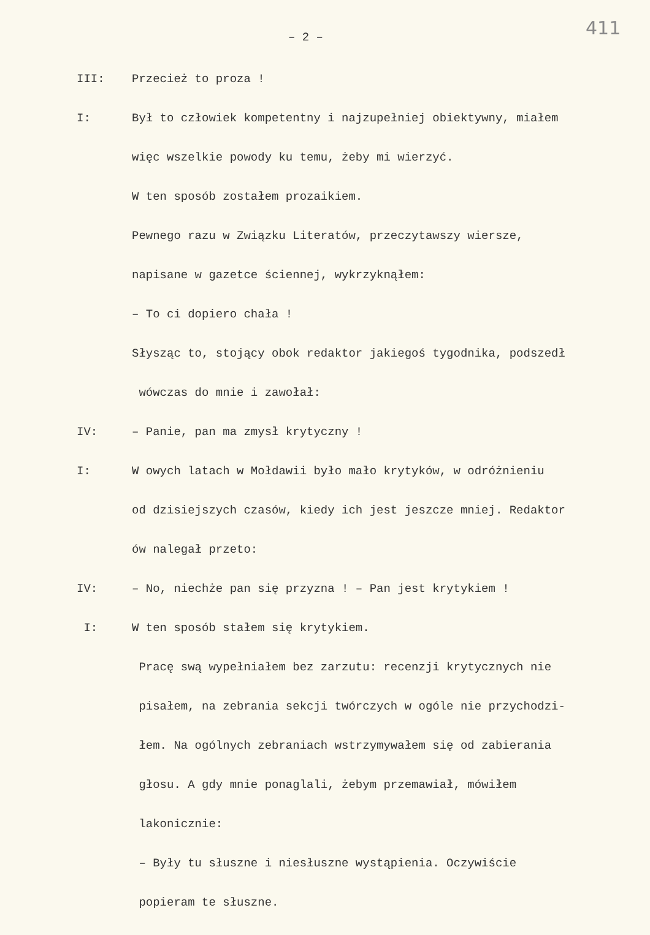– 2 – 411
III: Przecież to proza !
I: Był to człowiek kompetentny i najzupełniej obiektywny, miałem
więc wszelkie powody ku temu, żeby mi wierzyć.
W ten sposób zostałem prozaikiem.
Pewnego razu w Związku Literatów, przeczytawszy wiersze,
napisane w gazetce ściennej, wykrzyknąłem:
– To ci dopiero chała !
Słysząc to, stojący obok redaktor jakiegoś tygodnika, podszedł
wówczas do mnie i zawołał:
IV: – Panie, pan ma zmysł krytyczny !
I: W owych latach w Mołdawii było mało krytyków, w odróżnieniu
od dzisiejszych czasów, kiedy ich jest jeszcze mniej. Redaktor
ów nalegał przeto:
IV: – No, niechże pan się przyzna ! – Pan jest krytykiem !
I: W ten sposób stałem się krytykiem.
Pracę swą wypełniałem bez zarzutu: recenzji krytycznych nie
pisałem, na zebrania sekcji twórczych w ogóle nie przychodzi-
łem. Na ogólnych zebraniach wstrzymywałem się od zabierania
głosu. A gdy mnie ponaglali, żebym przemawiał, mówiłem
lakonicznie:
– Były tu słuszne i niesłuszne wystąpienia. Oczywiście
popieram te słuszne.